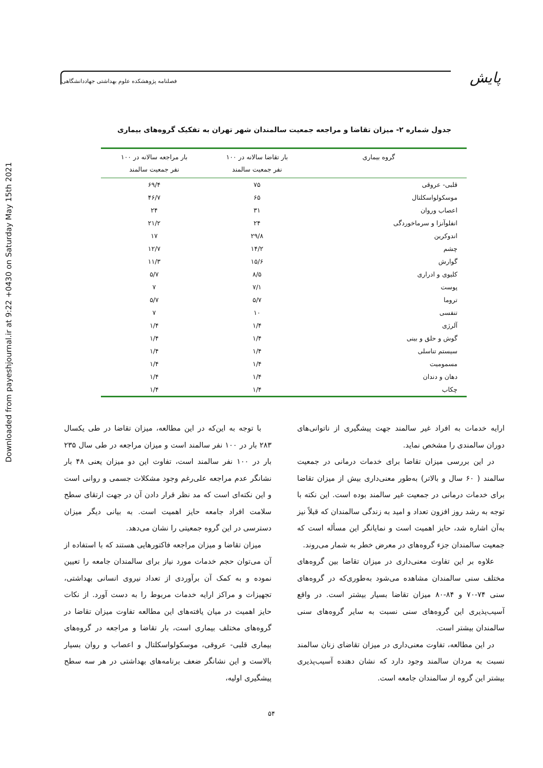Downloaded from payeshjournal.ir at 9:22 +0430 on Saturday May 15th 2021
پایش
فصلنامه پژوهشکده علوم بهداشتی جهاددانشگاهی
جدول شماره ۲- میزان تقاضا و مراجعه جمعیت سالمندان شهر تهران به تفکیک گروه‌های بیماری
| گروه بیماری | بار تقاضا سالانه در ۱۰۰ نفر جمعیت سالمند | بار مراجعه سالانه در ۱۰۰ نفر جمعیت سالمند |
| --- | --- | --- |
| قلبی- عروقی | ۷۵ | ۶۹/۴ |
| موسکولواسکلتال | ۶۵ | ۴۶/۷ |
| اعصاب وروان | ۳۱ | ۲۴ |
| انفلوآنزا و سرماخوردگی | ۲۴ | ۲۱/۲ |
| اندوکرین | ۲۹/۸ | ۱۷ |
| چشم | ۱۴/۲ | ۱۲/۷ |
| گوارش | ۱۵/۶ | ۱۱/۳ |
| کلیوی و ادراری | ۸/۵ | ۵/۷ |
| پوست | ۷/۱ | ۷ |
| تروما | ۵/۷ | ۵/۷ |
| تنفسی | ۱۰ | ۷ |
| آلرژی | ۱/۴ | ۱/۴ |
| گوش و حلق و بینی | ۱/۴ | ۱/۴ |
| سیستم تناسلی | ۱/۴ | ۱/۴ |
| مسمومیت | ۱/۴ | ۱/۴ |
| دهان و دندان | ۱/۴ | ۱/۴ |
| چکاب | ۱/۴ | ۱/۴ |
ارایه خدمات به افراد غیر سالمند جهت پیشگیری از ناتوانی‌های دوران سالمندی را مشخص نماید.
در این بررسی میزان تقاضا برای خدمات درمانی در جمعیت سالمند ( ۶۰ سال و بالاتر) به‌طور معنی‌داری بیش از میزان تقاضا برای خدمات درمانی در جمعیت غیر سالمند بوده است. این نکته با توجه به رشد روز افزون تعداد و امید به زندگی سالمندان که قبلاً نیز به‌آن اشاره شد، حایز اهمیت است و نمایانگر این مسأله است که جمعیت سالمندان جزء گروه‌های در معرض خطر به شمار می‌روند.
علاوه بر این تفاوت معنی‌داری در میزان تقاضا بین گروه‌های مختلف سنی سالمندان مشاهده می‌شود به‌طوری‌که در گروه‌های سنی ۷۴-۷۰ و ۸۴-۸۰ میزان تقاضا بسیار بیشتر است. در واقع آسیب‌پذیری این گروه‌های سنی نسبت به سایر گروه‌های سنی سالمندان بیشتر است.
در این مطالعه، تفاوت معنی‌داری در میزان تقاضای زنان سالمند نسبت به مردان سالمند وجود دارد که نشان دهنده آسیب‌پذیری بیشتر این گروه از سالمندان جامعه است.
با توجه به این‌که در این مطالعه، میزان تقاضا در طی یکسال ۲۸۳ بار در ۱۰۰ نفر سالمند است و میزان مراجعه در طی سال ۲۳۵ بار در ۱۰۰ نفر سالمند است، تفاوت این دو میزان یعنی ۴۸ بار نشانگر عدم مراجعه علی‌رغم وجود مشکلات جسمی و روانی است و این نکته‌ای است که مد نظر قرار دادن آن در جهت ارتقای سطح سلامت افراد جامعه حایز اهمیت است. به بیانی دیگر میزان دسترسی در این گروه جمعیتی را نشان می‌دهد.
میزان تقاضا و میزان مراجعه فاکتورهایی هستند که با استفاده از آن می‌توان حجم خدمات مورد نیاز برای سالمندان جامعه را تعیین نموده و به کمک آن برآوردی از تعداد نیروی انسانی بهداشتی، تجهیزات و مراکز ارایه خدمات مربوط را به دست آورد. از نکات حایز اهمیت در میان یافته‌های این مطالعه تفاوت میزان تقاضا در گروه‌های مختلف بیماری است، بار تقاضا و مراجعه در گروه‌های بیماری قلبی- عروقی، موسکولواسکلتال و اعصاب و روان بسیار بالاست و این نشانگر ضعف برنامه‌های بهداشتی در هر سه سطح پیشگیری اولیه،
۵۴